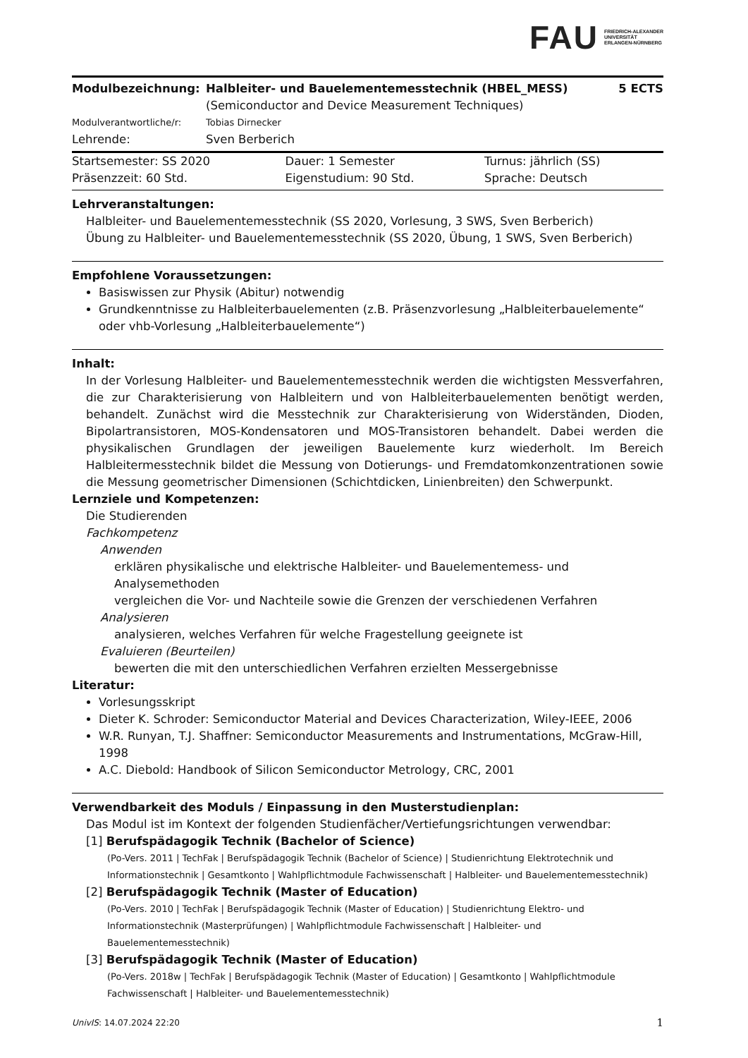FAU FRIEDRICH-ALEXANDER
UNIVERSITÄT
ERLANGEN-NÜRNBERG
| Modulbezeichnung: | Halbleiter- und Bauelementemesstechnik (HBEL_MESS) (Semiconductor and Device Measurement Techniques) | 5 ECTS |
| Modulverantwortliche/r: | Tobias Dirnecker | |
| Lehrende: | Sven Berberich | |
| Startsemester: SS 2020 | Dauer: 1 Semester | Turnus: jährlich (SS) |
| Präsenzzeit: 60 Std. | Eigenstudium: 90 Std. | Sprache: Deutsch |
Lehrveranstaltungen:
Halbleiter- und Bauelementemesstechnik (SS 2020, Vorlesung, 3 SWS, Sven Berberich)
Übung zu Halbleiter- und Bauelementemesstechnik (SS 2020, Übung, 1 SWS, Sven Berberich)
Empfohlene Voraussetzungen:
Basiswissen zur Physik (Abitur) notwendig
Grundkenntnisse zu Halbleiterbauelementen (z.B. Präsenzvorlesung „Halbleiterbauelemente“ oder vhb-Vorlesung „Halbleiterbauelemente“)
Inhalt:
In der Vorlesung Halbleiter- und Bauelementemesstechnik werden die wichtigsten Messverfahren, die zur Charakterisierung von Halbleitern und von Halbleiterbauelementen benötigt werden, behandelt. Zunächst wird die Messtechnik zur Charakterisierung von Widerständen, Dioden, Bipolartransistoren, MOS-Kondensatoren und MOS-Transistoren behandelt. Dabei werden die physikalischen Grundlagen der jeweiligen Bauelemente kurz wiederholt. Im Bereich Halbleitermesstechnik bildet die Messung von Dotierungs- und Fremdatomkonzentrationen sowie die Messung geometrischer Dimensionen (Schichtdicken, Linienbreiten) den Schwerpunkt.
Lernziele und Kompetenzen:
Die Studierenden
Fachkompetenz
Anwenden
erklären physikalische und elektrische Halbleiter- und Bauelementemess- und Analysemethoden
vergleichen die Vor- und Nachteile sowie die Grenzen der verschiedenen Verfahren
Analysieren
analysieren, welches Verfahren für welche Fragestellung geeignete ist
Evaluieren (Beurteilen)
bewerten die mit den unterschiedlichen Verfahren erzielten Messergebnisse
Literatur:
Vorlesungsskript
Dieter K. Schroder: Semiconductor Material and Devices Characterization, Wiley-IEEE, 2006
W.R. Runyan, T.J. Shaffner: Semiconductor Measurements and Instrumentations, McGraw-Hill, 1998
A.C. Diebold: Handbook of Silicon Semiconductor Metrology, CRC, 2001
Verwendbarkeit des Moduls / Einpassung in den Musterstudienplan:
Das Modul ist im Kontext der folgenden Studienfächer/Vertiefungsrichtungen verwendbar:
[1] Berufspädagogik Technik (Bachelor of Science)
(Po-Vers. 2011 | TechFak | Berufspädagogik Technik (Bachelor of Science) | Studienrichtung Elektrotechnik und Informationstechnik | Gesamtkonto | Wahlpflichtmodule Fachwissenschaft | Halbleiter- und Bauelementemesstechnik)
[2] Berufspädagogik Technik (Master of Education)
(Po-Vers. 2010 | TechFak | Berufspädagogik Technik (Master of Education) | Studienrichtung Elektro- und Informationstechnik (Masterprüfungen) | Wahlpflichtmodule Fachwissenschaft | Halbleiter- und Bauelementemesstechnik)
[3] Berufspädagogik Technik (Master of Education)
(Po-Vers. 2018w | TechFak | Berufspädagogik Technik (Master of Education) | Gesamtkonto | Wahlpflichtmodule Fachwissenschaft | Halbleiter- und Bauelementemesstechnik)
UnivIS: 14.07.2024 22:20 1